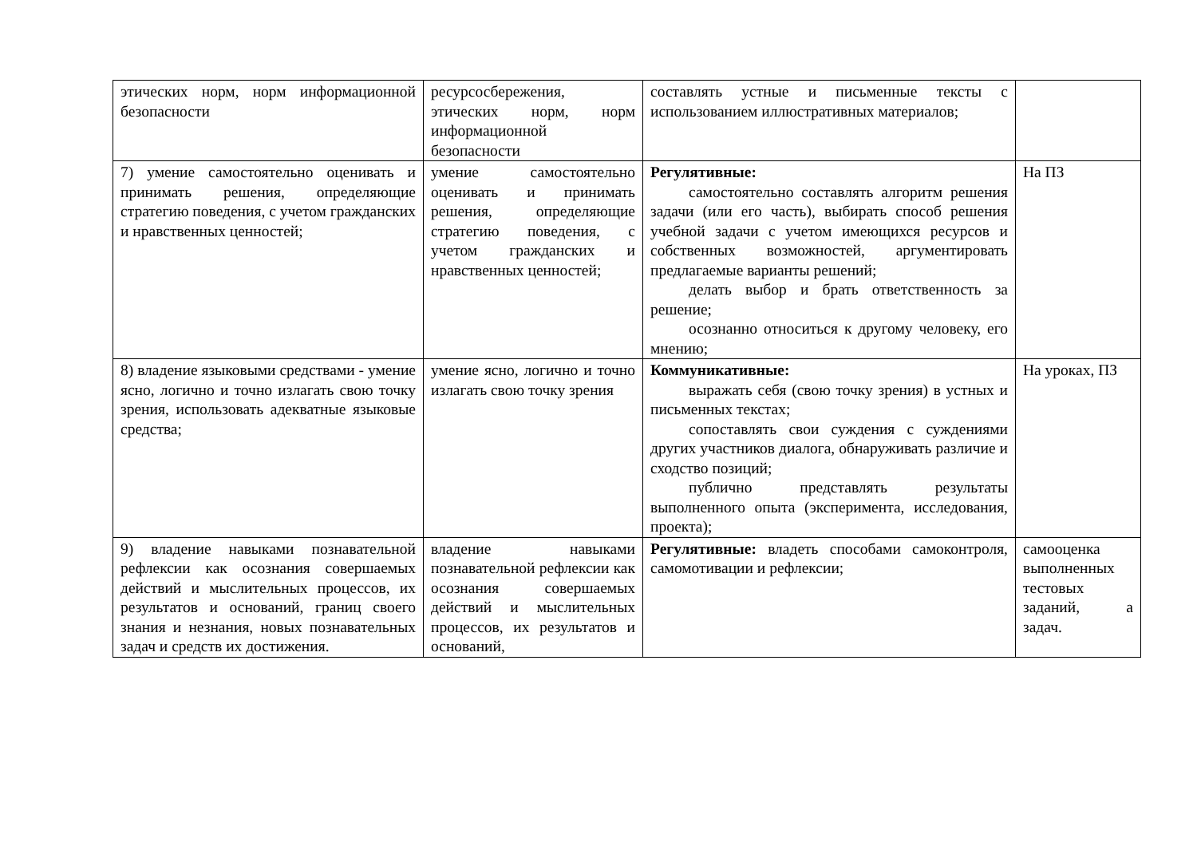| этических норм, норм информационной безопасности | ресурсосбережения, этических норм, норм информационной безопасности | составлять устные и письменные тексты с использованием иллюстративных материалов; | |
| 7) умение самостоятельно оценивать и принимать решения, определяющие стратегию поведения, с учетом гражданских и нравственных ценностей; | умение самостоятельно оценивать и принимать решения, определяющие стратегию поведения, с учетом гражданских и нравственных ценностей; | Регулятивные: самостоятельно составлять алгоритм решения задачи (или его часть), выбирать способ решения учебной задачи с учетом имеющихся ресурсов и собственных возможностей, аргументировать предлагаемые варианты решений; делать выбор и брать ответственность за решение; осознанно относиться к другому человеку, его мнению; | На ПЗ |
| 8) владение языковыми средствами - умение ясно, логично и точно излагать свою точку зрения, использовать адекватные языковые средства; | умение ясно, логично и точно излагать свою точку зрения | Коммуникативные: выражать себя (свою точку зрения) в устных и письменных текстах; сопоставлять свои суждения с суждениями других участников диалога, обнаруживать различие и сходство позиций; публично представлять результаты выполненного опыта (эксперимента, исследования, проекта); | На уроках, ПЗ |
| 9) владение навыками познавательной рефлексии как осознания совершаемых действий и мыслительных процессов, их результатов и оснований, границ своего знания и незнания, новых познавательных задач и средств их достижения. | владение навыками познавательной рефлексии как осознания совершаемых действий и мыслительных процессов, их результатов и оснований, | Регулятивные: владеть способами самоконтроля, самомотивации и рефлексии; | самооценка выполненных тестовых заданий, а задач. |